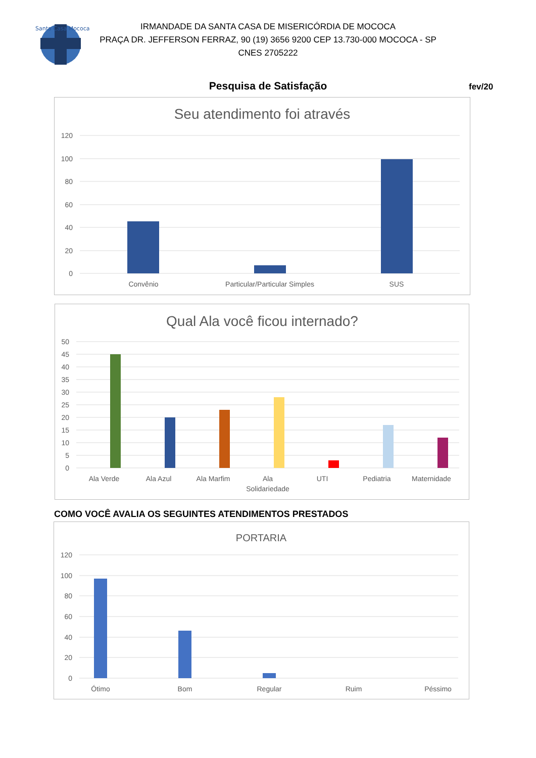Santa Casa Mococa
IRMANDADE DA SANTA CASA DE MISERICÓRDIA DE MOCOCA
PRAÇA DR. JEFFERSON FERRAZ, 90 (19) 3656 9200 CEP 13.730-000 MOCOCA - SP
CNES 2705222
Pesquisa de Satisfação fev/20
Seu atendimento foi através
120
100
80
60
40
20
0
Convênio
Particular/Particular Simples
SUS
Qual Ala você ficou internado?
50
45
40
35
30
25
20
15
10
5
0
Ala Verde
Ala Azul
Ala Marfim
Ala
Solidariedade
UTI
Pediatria
Maternidade
COMO VOCÊ AVALIA OS SEGUINTES ATENDIMENTOS PRESTADOS
PORTARIA
120
100
80
60
40
20
0
Ótimo
Bom
Regular
Ruim
Péssimo